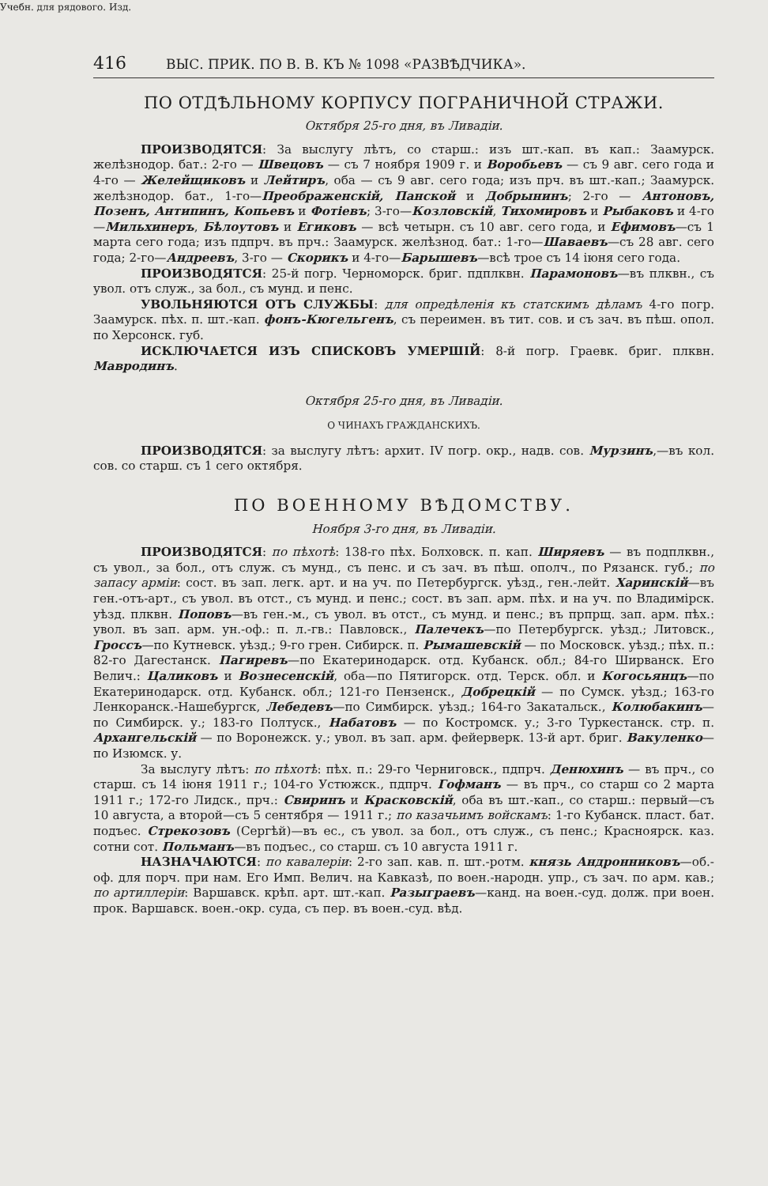Учебн. для рядового. Изд.
416 ВЫС. ПРИК. ПО В. В. КЪ № 1098 «РАЗВѢДЧИКА».
ПО ОТДѢЛЬНОМУ КОРПУСУ ПОГРАНИЧНОЙ СТРАЖИ.
Октября 25-го дня, въ Ливадіи.
ПРОИЗВОДЯТСЯ: За выслугу лѣтъ, со старш.: изъ шт.-кап. въ кап.: Заамурск. желѣзнодор. бат.: 2-го — Швецовъ — съ 7 ноября 1909 г. и Воробьевъ — съ 9 авг. сего года и 4-го — Желейщиковъ и Лейтиръ, оба — съ 9 авг. сего года; изъ прч. въ шт.-кап.; Заамурск. желѣзнодор. бат., 1-го—Преображенскій, Панской и Добрынинъ; 2-го — Антоновъ, Позенъ, Антипинъ, Копьевъ и Фотіевъ; 3-го—Козловскій, Тихомировъ и Рыбаковъ и 4-го—Мильхинеръ, Бѣлоутовъ и Егиковъ — всѣ четырн. съ 10 авг. сего года, и Ефимовъ—съ 1 марта сего года; изъ пдпрч. въ прч.: Заамурск. желѣзнод. бат.: 1-го—Шаваевъ—съ 28 авг. сего года; 2-го—Андреевъ, 3-го — Скорикъ и 4-го—Барышевъ—всѣ трое съ 14 іюня сего года.
ПРОИЗВОДЯТСЯ: 25-й погр. Черноморск. бриг. пдплквн. Парамоновъ—въ плквн., съ увол. отъ служ., за бол., съ мунд. и пенс.
УВОЛЬНЯЮТСЯ ОТЪ СЛУЖБЫ: для опредѣленія къ статскимъ дѣламъ 4-го погр. Заамурск. пѣх. п. шт.-кап. фонъ-Кюгельгенъ, съ переимен. въ тит. сов. и съ зач. въ пѣш. опол. по Херсонск. губ.
ИСКЛЮЧАЕТСЯ ИЗЪ СПИСКОВЪ УМЕРШІЙ: 8-й погр. Граевк. бриг. плквн. Мавродинъ.
Октября 25-го дня, въ Ливадіи.
О ЧИНАХЪ ГРАЖДАНСКИХЪ.
ПРОИЗВОДЯТСЯ: за выслугу лѣтъ: архит. IV погр. окр., надв. сов. Мурзинъ,—въ кол. сов. со старш. съ 1 сего октября.
ПО ВОЕННОМУ ВѢДОМСТВУ.
Ноября 3-го дня, въ Ливадіи.
ПРОИЗВОДЯТСЯ: по пѣхотѣ: 138-го пѣх. Болховск. п. кап. Ширяевъ — въ подплквн., съ увол., за бол., отъ служ. съ мунд., съ пенс. и съ зач. въ пѣш. ополч., по Рязанск. губ.; по запасу арміи: сост. въ зап. легк. арт. и на уч. по Петербургск. уѣзд., ген.-лейт. Харинскій—въ ген.-отъ-арт., съ увол. въ отст., съ мунд. и пенс.; сост. въ зап. арм. пѣх. и на уч. по Владимірск. уѣзд. плквн. Поповъ—въ ген.-м., съ увол. въ отст., съ мунд. и пенс.; въ прпрщ. зап. арм. пѣх.: увол. въ зап. арм. ун.-оф.: п. л.-гв.: Павловск., Палечекъ—по Петербургск. уѣзд.; Литовск., Гроссъ—по Кутневск. уѣзд.; 9-го грен. Сибирск. п. Рымашевскій — по Московск. уѣзд.; пѣх. п.: 82-го Дагестанск. Пагиревъ—по Екатеринодарск. отд. Кубанск. обл.; 84-го Ширванск. Его Велич.: Цаликовъ и Вознесенскій, оба—по Пятигорск. отд. Терск. обл. и Когосьянцъ—по Екатеринодарск. отд. Кубанск. обл.; 121-го Пензенск., Добрецкій — по Сумск. уѣзд.; 163-го Ленкоранск.-Нашебургск, Лебедевъ—по Симбирск. уѣзд.; 164-го Закатальск., Колюбакинъ—по Симбирск. у.; 183-го Полтуск., Набатовъ — по Костромск. у.; 3-го Туркестанск. стр. п. Архангельскій — по Воронежск. у.; увол. въ зап. арм. фейерверк. 13-й арт. бриг. Вакуленко—по Изюмск. у.
За выслугу лѣтъ: по пѣхотѣ: пѣх. п.: 29-го Черниговск., пдпрч. Денюхинъ — въ прч., со старш. съ 14 іюня 1911 г.; 104-го Устюжск., пдпрч. Гофманъ — въ прч., со старш со 2 марта 1911 г.; 172-го Лидск., прч.: Свиринъ и Красковскій, оба въ шт.-кап., со старш.: первый—съ 10 августа, а второй—съ 5 сентября — 1911 г.; по казачьимъ войскамъ: 1-го Кубанск. пласт. бат. подъес. Стрекозовъ (Сергѣй)—въ ес., съ увол. за бол., отъ служ., съ пенс.; Красноярск. каз. сотни сот. Польманъ—въ подъес., со старш. съ 10 августа 1911 г.
НАЗНАЧАЮТСЯ: по кавалеріи: 2-го зап. кав. п. шт.-ротм. князь Андронниковъ—об.-оф. для порч. при нам. Его Имп. Велич. на Кавказѣ, по воен.-народн. упр., съ зач. по арм. кав.; по артиллеріи: Варшавск. крѣп. арт. шт.-кап. Разыграевъ—канд. на воен.-суд. долж. при воен. прок. Варшавск. воен.-окр. суда, съ пер. въ воен.-суд. вѣд.